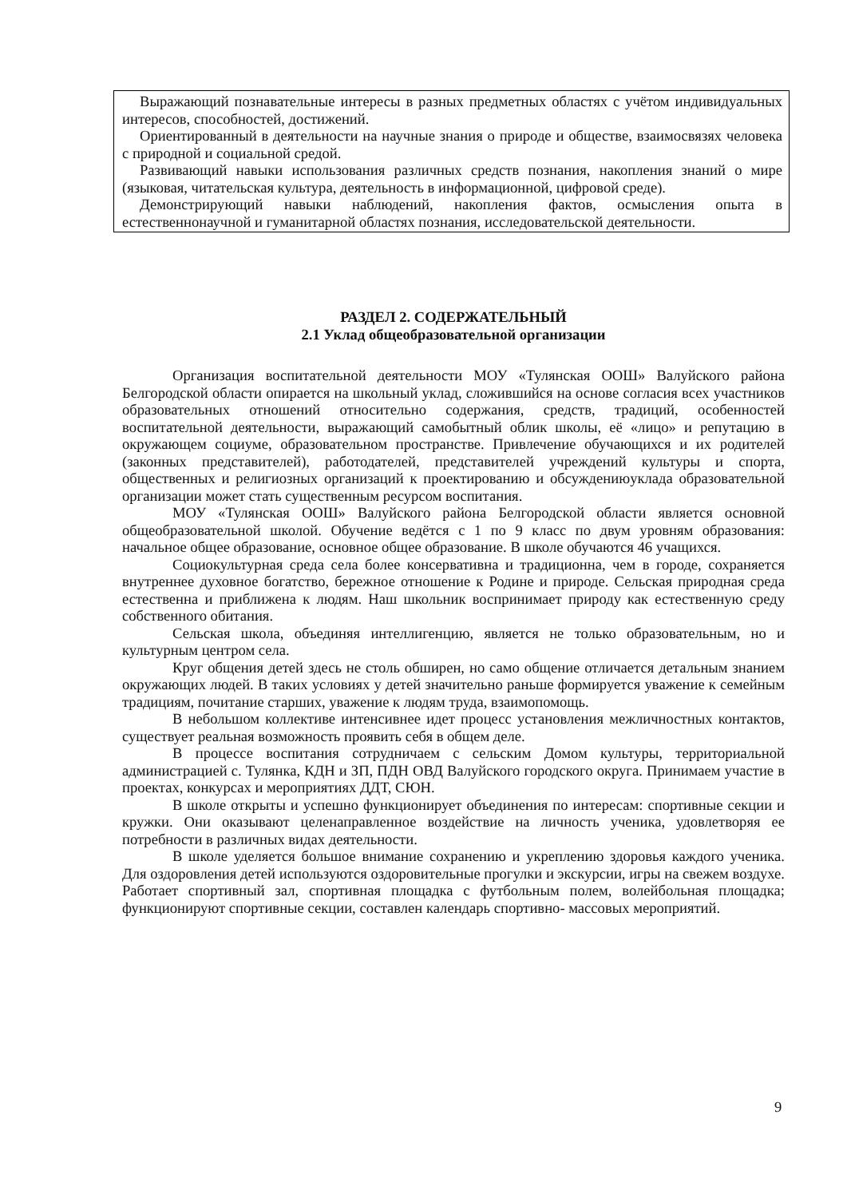Выражающий познавательные интересы в разных предметных областях с учётом индивидуальных интересов, способностей, достижений.
Ориентированный в деятельности на научные знания о природе и обществе, взаимосвязях человека с природной и социальной средой.
Развивающий навыки использования различных средств познания, накопления знаний о мире (языковая, читательская культура, деятельность в информационной, цифровой среде).
Демонстрирующий навыки наблюдений, накопления фактов, осмысления опыта в естественнонаучной и гуманитарной областях познания, исследовательской деятельности.
РАЗДЕЛ 2. СОДЕРЖАТЕЛЬНЫЙ
2.1 Уклад общеобразовательной организации
Организация воспитательной деятельности МОУ «Тулянская ООШ» Валуйского района Белгородской области опирается на школьный уклад, сложившийся на основе согласия всех участников образовательных отношений относительно содержания, средств, традиций, особенностей воспитательной деятельности, выражающий самобытный облик школы, её «лицо» и репутацию в окружающем социуме, образовательном пространстве. Привлечение обучающихся и их родителей (законных представителей), работодателей, представителей учреждений культуры и спорта, общественных и религиозных организаций к проектированию и обсуждениюуклада образовательной организации может стать существенным ресурсом воспитания.
МОУ «Тулянская ООШ» Валуйского района Белгородской области является основной общеобразовательной школой. Обучение ведётся с 1 по 9 класс по двум уровням образования: начальное общее образование, основное общее образование. В школе обучаются 46 учащихся.
Социокультурная среда села более консервативна и традиционна, чем в городе, сохраняется внутреннее духовное богатство, бережное отношение к Родине и природе. Сельская природная среда естественна и приближена к людям. Наш школьник воспринимает природу как естественную среду собственного обитания.
Сельская школа, объединяя интеллигенцию, является не только образовательным, но и культурным центром села.
Круг общения детей здесь не столь обширен, но само общение отличается детальным знанием окружающих людей. В таких условиях у детей значительно раньше формируется уважение к семейным традициям, почитание старших, уважение к людям труда, взаимопомощь.
В небольшом коллективе интенсивнее идет процесс установления межличностных контактов, существует реальная возможность проявить себя в общем деле.
В процессе воспитания сотрудничаем с сельским Домом культуры, территориальной администрацией с. Тулянка, КДН и ЗП, ПДН ОВД Валуйского городского округа. Принимаем участие в проектах, конкурсах и мероприятиях ДДТ, СЮН.
В школе открыты и успешно функционирует объединения по интересам: спортивные секции и кружки. Они оказывают целенаправленное воздействие на личность ученика, удовлетворяя ее потребности в различных видах деятельности.
В школе уделяется большое внимание сохранению и укреплению здоровья каждого ученика. Для оздоровления детей используются оздоровительные прогулки и экскурсии, игры на свежем воздухе. Работает спортивный зал, спортивная площадка с футбольным полем, волейбольная площадка; функционируют спортивные секции, составлен календарь спортивно- массовых мероприятий.
9